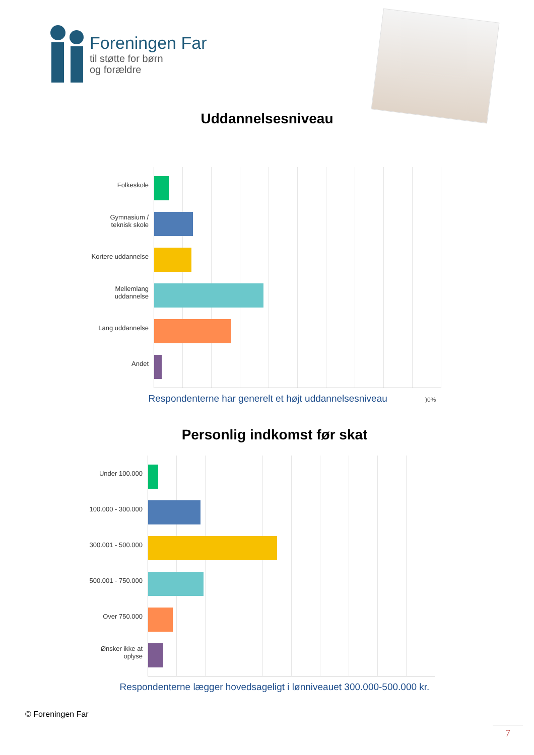Foreningen Far
til støtte for børn
og forældre
Uddannelsesniveau
Folkeskole
Gymnasium / teknisk skole
Kortere uddannelse
Mellemlang uddannelse
Lang uddannelse
Andet
Respondenterne har generelt et højt uddannelsesniveau )0%
Personlig indkomst før skat
Under 100.000
100.000 - 300.000
300.001 - 500.000
500.001 - 750.000
Over 750.000
Ønsker ikke at oplyse
Respondenterne lægger hovedsageligt i lønniveauet 300.000-500.000 kr.
© Foreningen Far
7